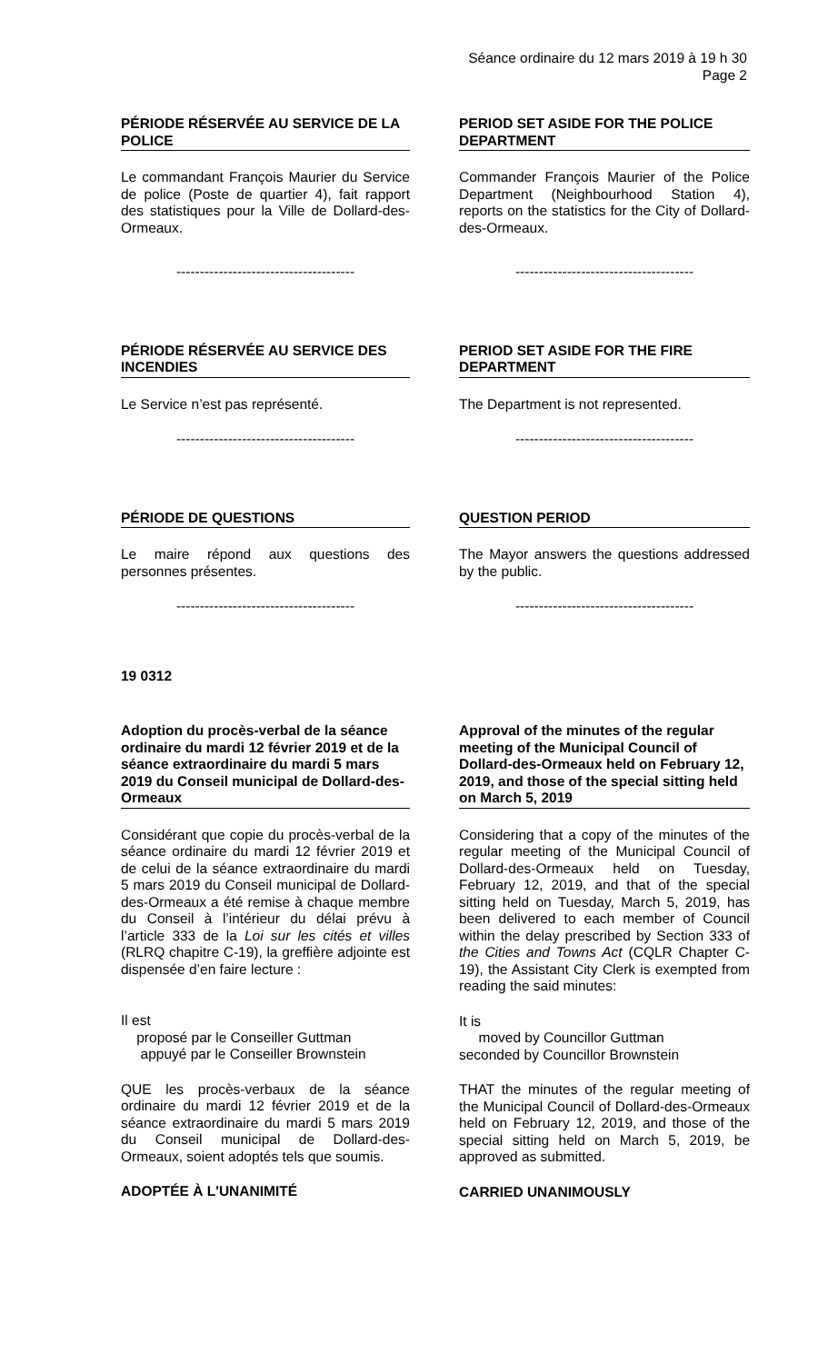Séance ordinaire du 12 mars 2019 à 19 h 30
Page 2
PÉRIODE RÉSERVÉE AU SERVICE DE LA POLICE
Le commandant François Maurier du Service de police (Poste de quartier 4), fait rapport des statistiques pour la Ville de Dollard-des-Ormeaux.
--------------------------------------
PERIOD SET ASIDE FOR THE POLICE DEPARTMENT
Commander François Maurier of the Police Department (Neighbourhood Station 4), reports on the statistics for the City of Dollard-des-Ormeaux.
--------------------------------------
PÉRIODE RÉSERVÉE AU SERVICE DES INCENDIES
Le Service n’est pas représenté.
--------------------------------------
PERIOD SET ASIDE FOR THE FIRE DEPARTMENT
The Department is not represented.
--------------------------------------
PÉRIODE DE QUESTIONS
Le maire répond aux questions des personnes présentes.
--------------------------------------
QUESTION PERIOD
The Mayor answers the questions addressed by the public.
--------------------------------------
19 0312
Adoption du procès-verbal de la séance ordinaire du mardi 12 février 2019 et de la séance extraordinaire du mardi 5 mars 2019 du Conseil municipal de Dollard-des-Ormeaux
Considérant que copie du procès-verbal de la séance ordinaire du mardi 12 février 2019 et de celui de la séance extraordinaire du mardi 5 mars 2019 du Conseil municipal de Dollard-des-Ormeaux a été remise à chaque membre du Conseil à l’intérieur du délai prévu à l’article 333 de la Loi sur les cités et villes (RLRQ chapitre C-19), la greffière adjointe est dispensée d’en faire lecture :
Il est
proposé par le Conseiller Guttman
appuyé par le Conseiller Brownstein
QUE les procès-verbaux de la séance ordinaire du mardi 12 février 2019 et de la séance extraordinaire du mardi 5 mars 2019 du Conseil municipal de Dollard-des-Ormeaux, soient adoptés tels que soumis.
ADOPTÉE À L'UNANIMITÉ
Approval of the minutes of the regular meeting of the Municipal Council of Dollard-des-Ormeaux held on February 12, 2019, and those of the special sitting held on March 5, 2019
Considering that a copy of the minutes of the regular meeting of the Municipal Council of Dollard-des-Ormeaux held on Tuesday, February 12, 2019, and that of the special sitting held on Tuesday, March 5, 2019, has been delivered to each member of Council within the delay prescribed by Section 333 of the Cities and Towns Act (CQLR Chapter C-19), the Assistant City Clerk is exempted from reading the said minutes:
It is
moved by Councillor Guttman
seconded by Councillor Brownstein
THAT the minutes of the regular meeting of the Municipal Council of Dollard-des-Ormeaux held on February 12, 2019, and those of the special sitting held on March 5, 2019, be approved as submitted.
CARRIED UNANIMOUSLY